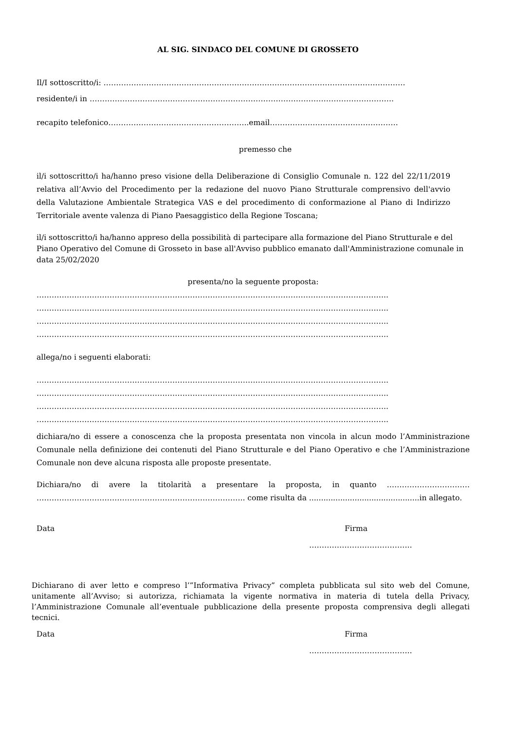AL SIG. SINDACO DEL COMUNE DI GROSSETO
Il/I sottoscritto/i: …………………………………………………………………………………………………………
residente/i in ………………………………………………………………………………………………………….
recapito telefonico………………………………………………..email……………………………………………
premesso che
il/i sottoscritto/i ha/hanno preso visione della Deliberazione di Consiglio Comunale n. 122 del 22/11/2019 relativa all’Avvio del Procedimento per la redazione del nuovo Piano Strutturale comprensivo dell'avvio della Valutazione Ambientale Strategica VAS e del procedimento di conformazione al Piano di Indirizzo Territoriale avente valenza di Piano Paesaggistico della Regione Toscana;
il/i sottoscritto/i ha/hanno appreso della possibilità di partecipare alla formazione del Piano Strutturale e del Piano Operativo del Comune di Grosseto in base all'Avviso pubblico emanato dall'Amministrazione comunale in data 25/02/2020
presenta/no la seguente proposta:
…………………………………………………………………………………………………………………………..
…………………………………………………………………………………………………………………………..
…………………………………………………………………………………………………………………………..
…………………………………………………………………………………………………………………………..
allega/no i seguenti elaborati:
…………………………………………………………………………………………………………………………..
…………………………………………………………………………………………………………………………..
…………………………………………………………………………………………………………………………..
…………………………………………………………………………………………………………………………..
dichiara/no di essere a conoscenza che la proposta presentata non vincola in alcun modo l’Amministrazione Comunale nella definizione dei contenuti del Piano Strutturale e del Piano Operativo e che l’Amministrazione Comunale non deve alcuna risposta alle proposte presentate.
Dichiara/no di avere la titolarità a presentare la proposta, in quanto …………………………… ……………………………………………………………………….. come risulta da ..............................................in allegato.
Data Firma
…………………………………..
Dichiarano di aver letto e compreso l’”Informativa Privacy” completa pubblicata sul sito web del Comune, unitamente all’Avviso; si autorizza, richiamata la vigente normativa in materia di tutela della Privacy, l’Amministrazione Comunale all’eventuale pubblicazione della presente proposta comprensiva degli allegati tecnici.
Data Firma
…………………………………..